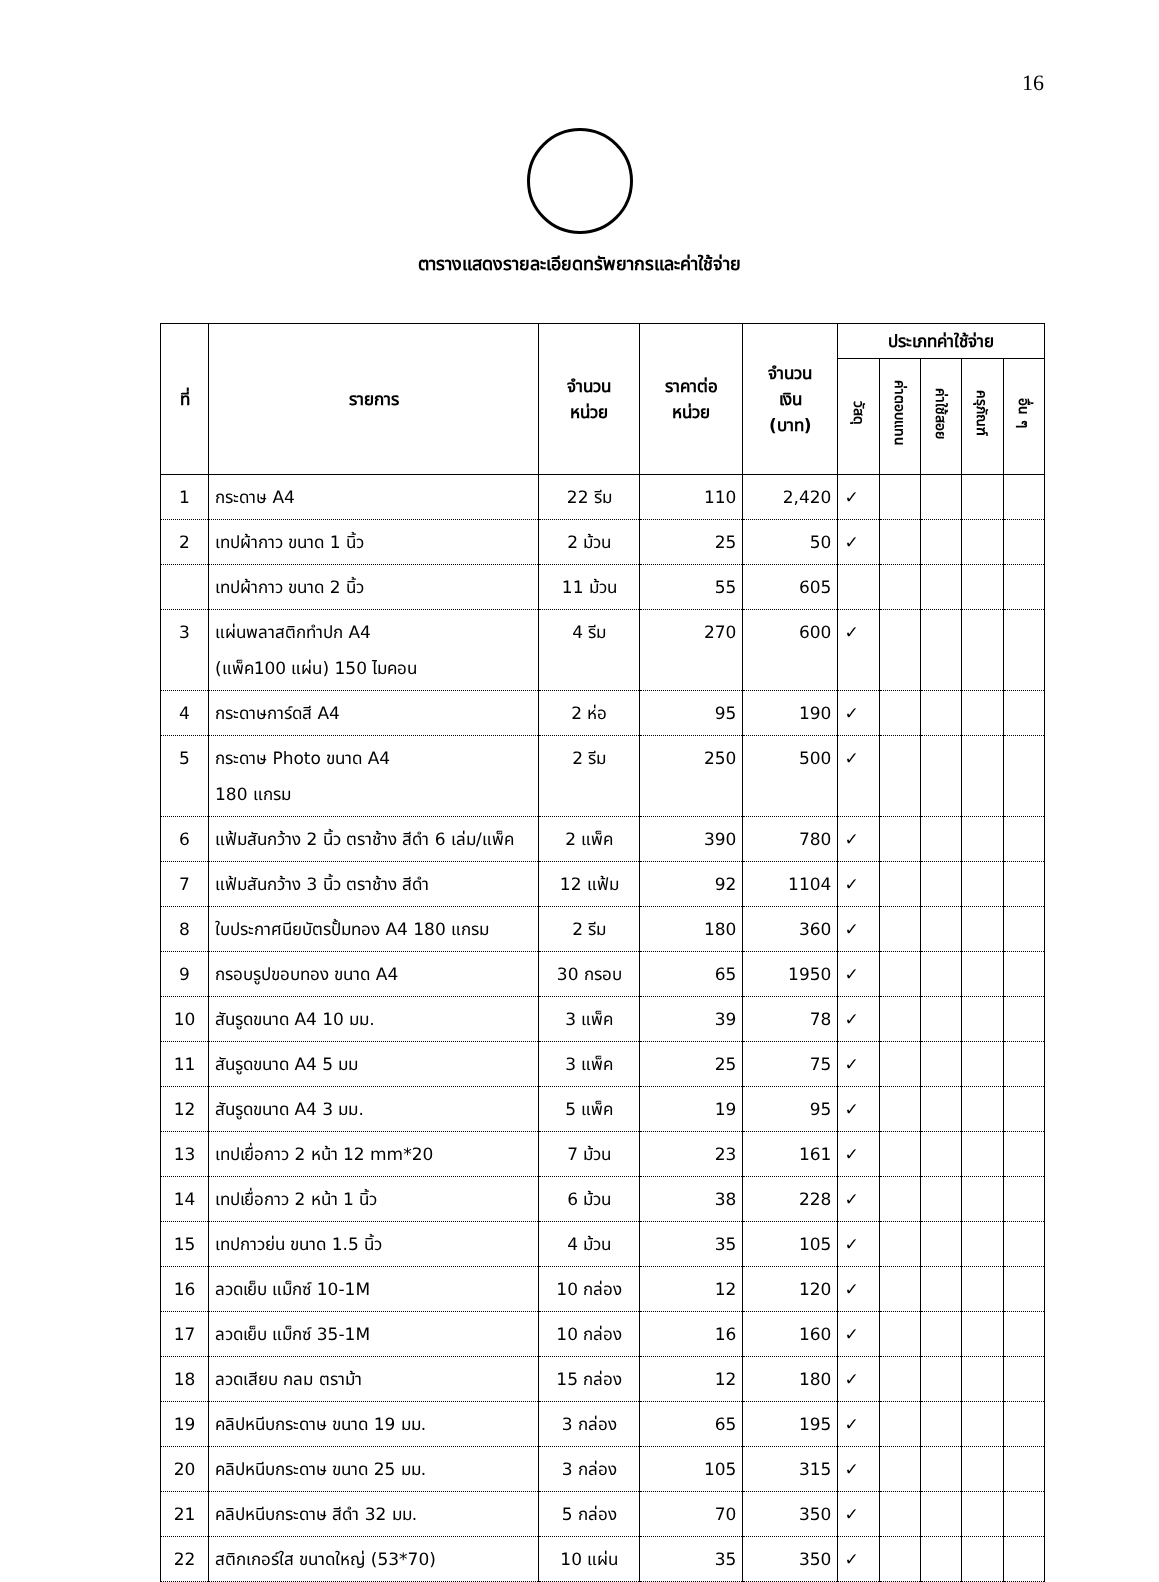16
ตารางแสดงรายละเอียดทรัพยากรและค่าใช้จ่าย
| ที่ | รายการ | จำนวน หน่วย | ราคาต่อ หน่วย | จำนวน เงิน (บาท) | ประเภทค่าใช้จ่าย | | | | |
| --- | --- | --- | --- | --- | --- | --- | --- | --- | --- |
| | | | | | วัสดุ | ค่าตอบแทน | ค่าใช้สอย | ครุภัณฑ์ | อื่น ๆ |
| 1 | กระดาษ A4 | 22 รีม | 110 | 2,420 | ✓ | | | | |
| 2 | เทปผ้ากาว ขนาด 1 นิ้ว | 2 ม้วน | 25 | 50 | ✓ | | | | |
| | เทปผ้ากาว ขนาด 2 นิ้ว | 11 ม้วน | 55 | 605 | | | | | |
| 3 | แผ่นพลาสติกทำปก A4 (แพ็ค100 แผ่น) 150 ไมคอน | 4 รีม | 270 | 600 | ✓ | | | | |
| 4 | กระดาษการ์ดสี A4 | 2 ห่อ | 95 | 190 | ✓ | | | | |
| 5 | กระดาษ Photo ขนาด A4 180 แกรม | 2 รีม | 250 | 500 | ✓ | | | | |
| 6 | แฟ้มสันกว้าง 2 นิ้ว ตราช้าง สีดำ 6 เล่ม/แพ็ค | 2 แพ็ค | 390 | 780 | ✓ | | | | |
| 7 | แฟ้มสันกว้าง 3 นิ้ว ตราช้าง สีดำ | 12 แฟ้ม | 92 | 1104 | ✓ | | | | |
| 8 | ใบประกาศนียบัตรปั้มทอง A4 180 แกรม | 2 รีม | 180 | 360 | ✓ | | | | |
| 9 | กรอบรูปขอบทอง ขนาด A4 | 30 กรอบ | 65 | 1950 | ✓ | | | | |
| 10 | สันรูดขนาด A4 10 มม. | 3 แพ็ค | 39 | 78 | ✓ | | | | |
| 11 | สันรูดขนาด A4 5 มม | 3 แพ็ค | 25 | 75 | ✓ | | | | |
| 12 | สันรูดขนาด A4 3 มม. | 5 แพ็ค | 19 | 95 | ✓ | | | | |
| 13 | เทปเยื่อกาว 2 หน้า 12 mm*20 | 7 ม้วน | 23 | 161 | ✓ | | | | |
| 14 | เทปเยื่อกาว 2 หน้า 1 นิ้ว | 6 ม้วน | 38 | 228 | ✓ | | | | |
| 15 | เทปกาวย่น ขนาด 1.5 นิ้ว | 4 ม้วน | 35 | 105 | ✓ | | | | |
| 16 | ลวดเย็บ แม็กซ์ 10-1M | 10 กล่อง | 12 | 120 | ✓ | | | | |
| 17 | ลวดเย็บ แม็กซ์ 35-1M | 10 กล่อง | 16 | 160 | ✓ | | | | |
| 18 | ลวดเสียบ กลม ตราม้า | 15 กล่อง | 12 | 180 | ✓ | | | | |
| 19 | คลิปหนีบกระดาษ ขนาด 19 มม. | 3 กล่อง | 65 | 195 | ✓ | | | | |
| 20 | คลิปหนีบกระดาษ ขนาด 25 มม. | 3 กล่อง | 105 | 315 | ✓ | | | | |
| 21 | คลิปหนีบกระดาษ สีดำ 32 มม. | 5 กล่อง | 70 | 350 | ✓ | | | | |
| 22 | สติกเกอร์ใส ขนาดใหญ่ (53*70) | 10 แผ่น | 35 | 350 | ✓ | | | | |